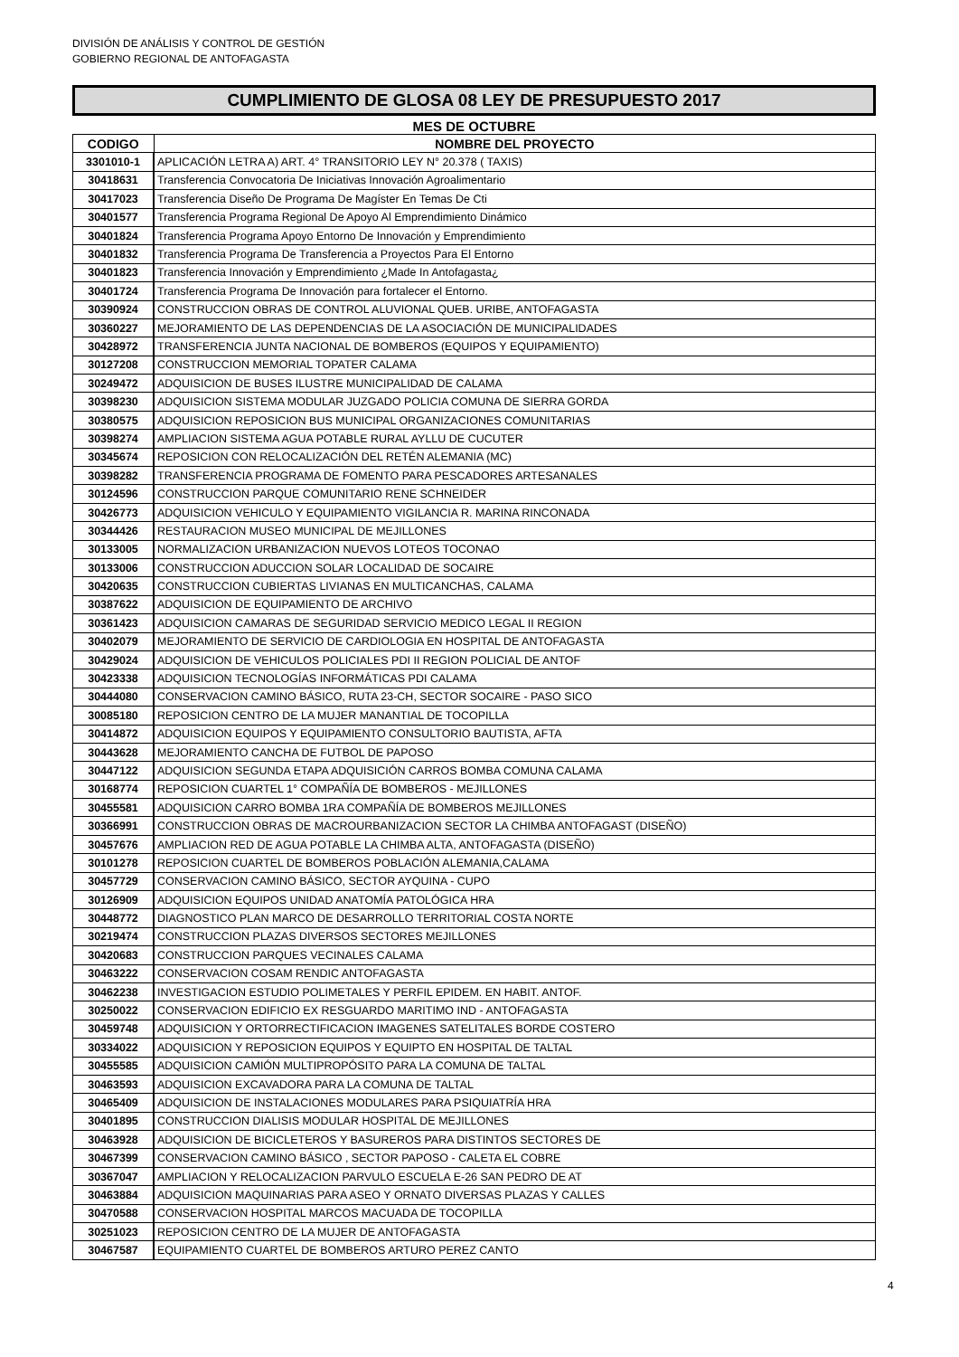DIVISIÓN DE ANÁLISIS Y CONTROL DE GESTIÓN
GOBIERNO REGIONAL DE ANTOFAGASTA
CUMPLIMIENTO DE GLOSA 08 LEY DE PRESUPUESTO 2017
MES DE OCTUBRE
| CODIGO | NOMBRE DEL PROYECTO |
| --- | --- |
| 3301010-1 | APLICACIÓN LETRA A) ART. 4° TRANSITORIO LEY N° 20.378 ( TAXIS) |
| 30418631 | Transferencia Convocatoria De Iniciativas Innovación Agroalimentario |
| 30417023 | Transferencia Diseño De Programa De Magíster En Temas De Cti |
| 30401577 | Transferencia Programa Regional De Apoyo Al Emprendimiento Dinámico |
| 30401824 | Transferencia Programa Apoyo Entorno De Innovación y Emprendimiento |
| 30401832 | Transferencia Programa De Transferencia a Proyectos Para El Entorno |
| 30401823 | Transferencia Innovación y Emprendimiento ¿Made In Antofagasta¿ |
| 30401724 | Transferencia Programa De Innovación para fortalecer el Entorno. |
| 30390924 | CONSTRUCCION OBRAS DE CONTROL ALUVIONAL QUEB. URIBE, ANTOFAGASTA |
| 30360227 | MEJORAMIENTO DE LAS DEPENDENCIAS DE LA ASOCIACIÓN DE MUNICIPALIDADES |
| 30428972 | TRANSFERENCIA JUNTA NACIONAL DE BOMBEROS (EQUIPOS Y EQUIPAMIENTO) |
| 30127208 | CONSTRUCCION MEMORIAL TOPATER CALAMA |
| 30249472 | ADQUISICION DE BUSES ILUSTRE MUNICIPALIDAD DE CALAMA |
| 30398230 | ADQUISICION SISTEMA MODULAR JUZGADO POLICIA COMUNA DE SIERRA GORDA |
| 30380575 | ADQUISICION REPOSICION BUS MUNICIPAL ORGANIZACIONES COMUNITARIAS |
| 30398274 | AMPLIACION SISTEMA AGUA POTABLE RURAL AYLLU DE CUCUTER |
| 30345674 | REPOSICION CON RELOCALIZACIÓN DEL RETÉN ALEMANIA (MC) |
| 30398282 | TRANSFERENCIA PROGRAMA DE FOMENTO PARA PESCADORES ARTESANALES |
| 30124596 | CONSTRUCCION PARQUE COMUNITARIO RENE SCHNEIDER |
| 30426773 | ADQUISICION VEHICULO Y EQUIPAMIENTO VIGILANCIA R. MARINA RINCONADA |
| 30344426 | RESTAURACION MUSEO MUNICIPAL DE MEJILLONES |
| 30133005 | NORMALIZACION URBANIZACION NUEVOS LOTEOS TOCONAO |
| 30133006 | CONSTRUCCION ADUCCION SOLAR LOCALIDAD DE SOCAIRE |
| 30420635 | CONSTRUCCION CUBIERTAS LIVIANAS EN MULTICANCHAS, CALAMA |
| 30387622 | ADQUISICION DE EQUIPAMIENTO DE ARCHIVO |
| 30361423 | ADQUISICION CAMARAS DE SEGURIDAD SERVICIO MEDICO LEGAL II REGION |
| 30402079 | MEJORAMIENTO DE SERVICIO DE CARDIOLOGIA EN HOSPITAL DE ANTOFAGASTA |
| 30429024 | ADQUISICION DE VEHICULOS POLICIALES PDI II REGION POLICIAL DE ANTOF |
| 30423338 | ADQUISICION TECNOLOGÍAS INFORMÁTICAS PDI CALAMA |
| 30444080 | CONSERVACION CAMINO BÁSICO, RUTA 23-CH, SECTOR SOCAIRE - PASO SICO |
| 30085180 | REPOSICION CENTRO DE LA MUJER MANANTIAL DE TOCOPILLA |
| 30414872 | ADQUISICION EQUIPOS Y EQUIPAMIENTO CONSULTORIO BAUTISTA, AFTA |
| 30443628 | MEJORAMIENTO CANCHA DE FUTBOL DE PAPOSO |
| 30447122 | ADQUISICION SEGUNDA ETAPA ADQUISICIÓN CARROS BOMBA COMUNA CALAMA |
| 30168774 | REPOSICION CUARTEL 1° COMPAÑÍA DE BOMBEROS - MEJILLONES |
| 30455581 | ADQUISICION CARRO BOMBA 1RA COMPAÑÍA DE BOMBEROS MEJILLONES |
| 30366991 | CONSTRUCCION OBRAS DE MACROURBANIZACION SECTOR LA CHIMBA ANTOFAGAST (DISEÑO) |
| 30457676 | AMPLIACION RED DE AGUA POTABLE LA CHIMBA ALTA, ANTOFAGASTA (DISEÑO) |
| 30101278 | REPOSICION CUARTEL DE BOMBEROS POBLACIÓN ALEMANIA,CALAMA |
| 30457729 | CONSERVACION CAMINO BÁSICO, SECTOR AYQUINA - CUPO |
| 30126909 | ADQUISICION EQUIPOS UNIDAD ANATOMÍA PATOLÓGICA HRA |
| 30448772 | DIAGNOSTICO PLAN MARCO DE DESARROLLO TERRITORIAL COSTA NORTE |
| 30219474 | CONSTRUCCION PLAZAS DIVERSOS SECTORES MEJILLONES |
| 30420683 | CONSTRUCCION PARQUES VECINALES CALAMA |
| 30463222 | CONSERVACION COSAM RENDIC ANTOFAGASTA |
| 30462238 | INVESTIGACION ESTUDIO POLIMETALES Y PERFIL EPIDEM. EN HABIT. ANTOF. |
| 30250022 | CONSERVACION EDIFICIO EX RESGUARDO MARITIMO IND - ANTOFAGASTA |
| 30459748 | ADQUISICION Y ORTORRECTIFICACION IMAGENES SATELITALES BORDE COSTERO |
| 30334022 | ADQUISICION Y REPOSICION EQUIPOS Y EQUIPTO EN HOSPITAL DE TALTAL |
| 30455585 | ADQUISICION CAMIÓN MULTIPROPÓSITO PARA LA COMUNA DE TALTAL |
| 30463593 | ADQUISICION EXCAVADORA PARA LA COMUNA DE TALTAL |
| 30465409 | ADQUISICION DE INSTALACIONES MODULARES PARA PSIQUIATRÍA HRA |
| 30401895 | CONSTRUCCION DIALISIS MODULAR HOSPITAL DE MEJILLONES |
| 30463928 | ADQUISICION DE BICICLETEROS Y BASUREROS PARA DISTINTOS SECTORES DE |
| 30467399 | CONSERVACION CAMINO BÁSICO , SECTOR PAPOSO - CALETA EL COBRE |
| 30367047 | AMPLIACION Y RELOCALIZACION PARVULO ESCUELA E-26 SAN PEDRO DE AT |
| 30463884 | ADQUISICION MAQUINARIAS PARA ASEO Y ORNATO DIVERSAS PLAZAS Y CALLES |
| 30470588 | CONSERVACION HOSPITAL MARCOS MACUADA DE TOCOPILLA |
| 30251023 | REPOSICION CENTRO DE LA MUJER DE ANTOFAGASTA |
| 30467587 | EQUIPAMIENTO CUARTEL DE BOMBEROS ARTURO PEREZ CANTO |
4